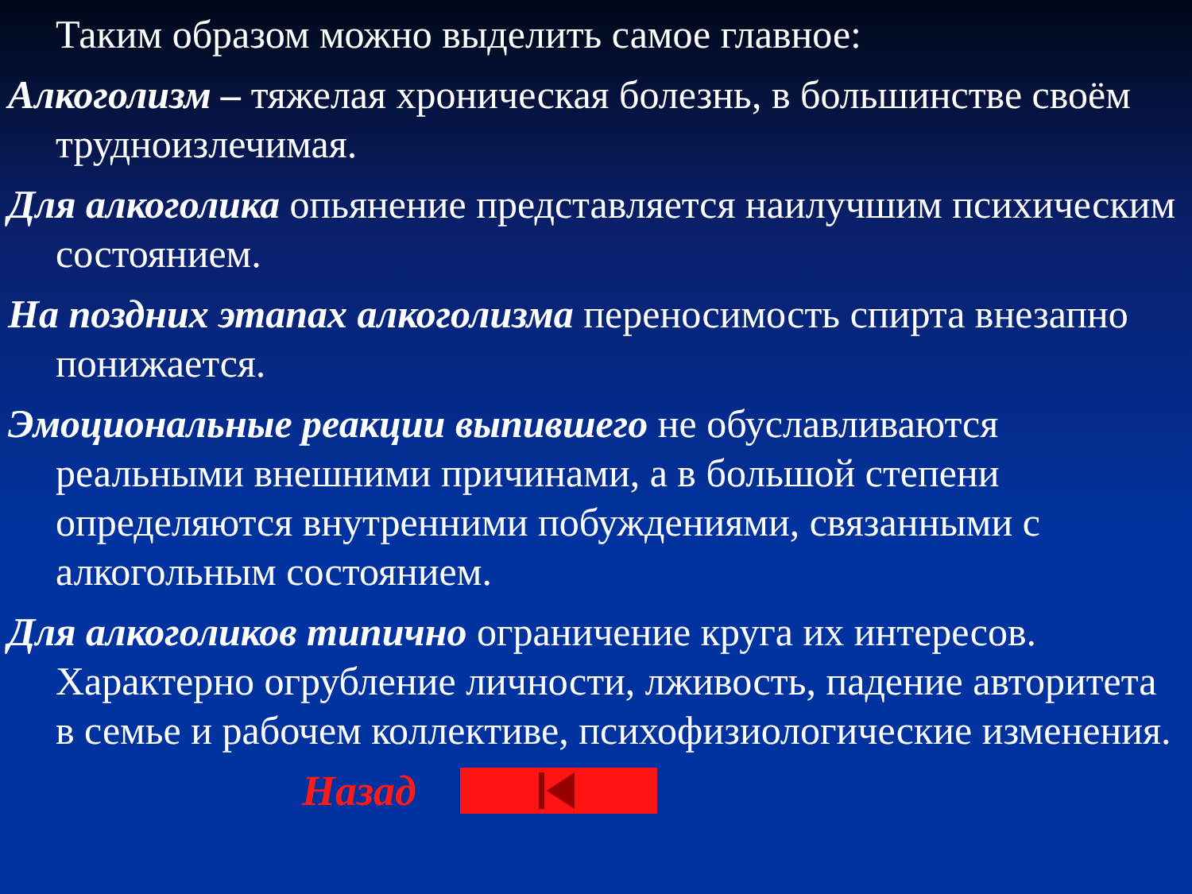Таким образом можно выделить самое главное:
Алкоголизм – тяжелая хроническая болезнь, в большинстве своём трудноизлечимая.
Для алкоголика опьянение представляется наилучшим психическим состоянием.
На поздних этапах алкоголизма переносимость спирта внезапно понижается.
Эмоциональные реакции выпившего не обуславливаются реальными внешними причинами, а в большой степени определяются внутренними побуждениями, связанными с алкогольным состоянием.
Для алкоголиков типично ограничение круга их интересов. Характерно огрубление личности, лживость, падение авторитета в семье и рабочем коллективе, психофизиологические изменения.
Назад